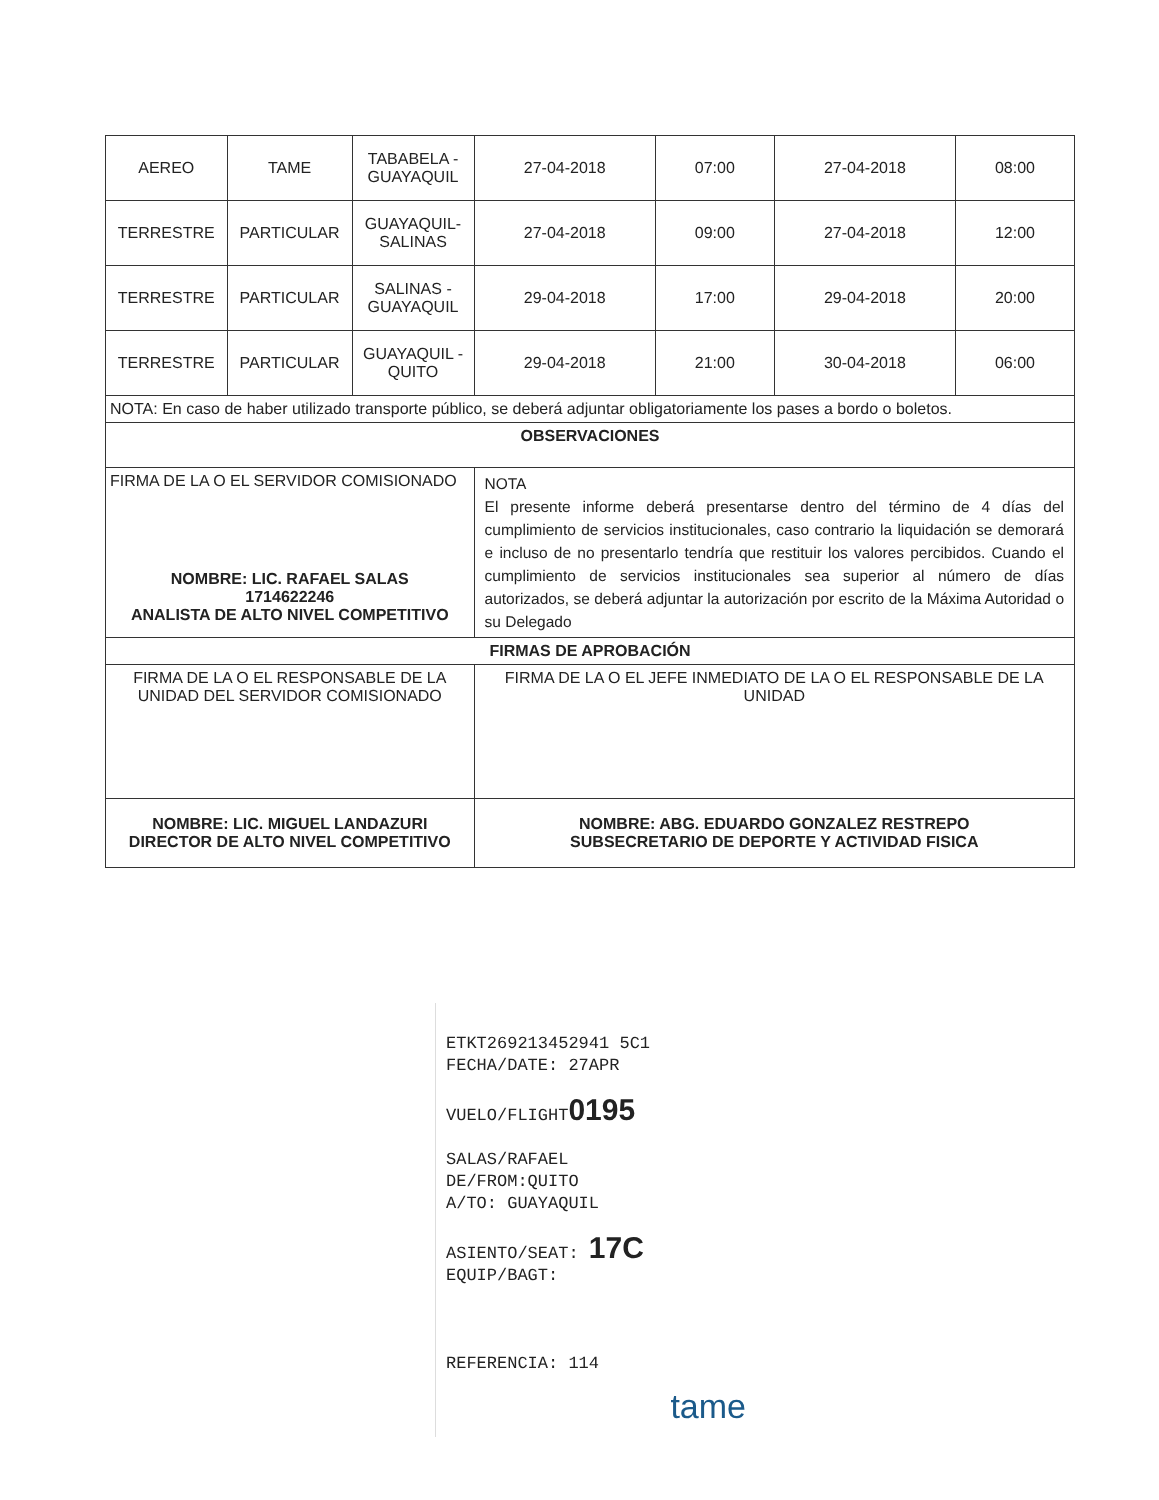| AEREO | TAME | TABABELA - GUAYAQUIL | 27-04-2018 | 07:00 | 27-04-2018 | 08:00 |
| TERRESTRE | PARTICULAR | GUAYAQUIL- SALINAS | 27-04-2018 | 09:00 | 27-04-2018 | 12:00 |
| TERRESTRE | PARTICULAR | SALINAS - GUAYAQUIL | 29-04-2018 | 17:00 | 29-04-2018 | 20:00 |
| TERRESTRE | PARTICULAR | GUAYAQUIL - QUITO | 29-04-2018 | 21:00 | 30-04-2018 | 06:00 |
| NOTA: En caso de haber utilizado transporte público, se deberá adjuntar obligatoriamente los pases a bordo o boletos. | | | | | | |
| OBSERVACIONES | | | | | | |
| FIRMA DE LA O EL SERVIDOR COMISIONADO NOMBRE: LIC. RAFAEL SALAS 1714622246 ANALISTA DE ALTO NIVEL COMPETITIVO | | | NOTA El presente informe deberá presentarse dentro del término de 4 días del cumplimiento de servicios institucionales, caso contrario la liquidación se demorará e incluso de no presentarlo tendría que restituir los valores percibidos. Cuando el cumplimiento de servicios institucionales sea superior al número de días autorizados, se deberá adjuntar la autorización por escrito de la Máxima Autoridad o su Delegado | | | |
| FIRMAS DE APROBACIÓN | | | | | | |
| FIRMA DE LA O EL RESPONSABLE DE LA UNIDAD DEL SERVIDOR COMISIONADO | | | FIRMA DE LA O EL JEFE INMEDIATO DE LA O EL RESPONSABLE DE LA UNIDAD | | | |
| NOMBRE: LIC. MIGUEL LANDAZURI DIRECTOR DE ALTO NIVEL COMPETITIVO | | | NOMBRE: ABG. EDUARDO GONZALEZ RESTREPO SUBSECRETARIO DE DEPORTE Y ACTIVIDAD FISICA | | | |
ETKT269213452941 5C1
FECHA/DATE: 27APR
VUELO/FLIGHT0195
SALAS/RAFAEL
DE/FROM:QUITO
A/TO: GUAYAQUIL
ASIENTO/SEAT: 17C
EQUIP/BAGT:
REFERENCIA: 114
tame